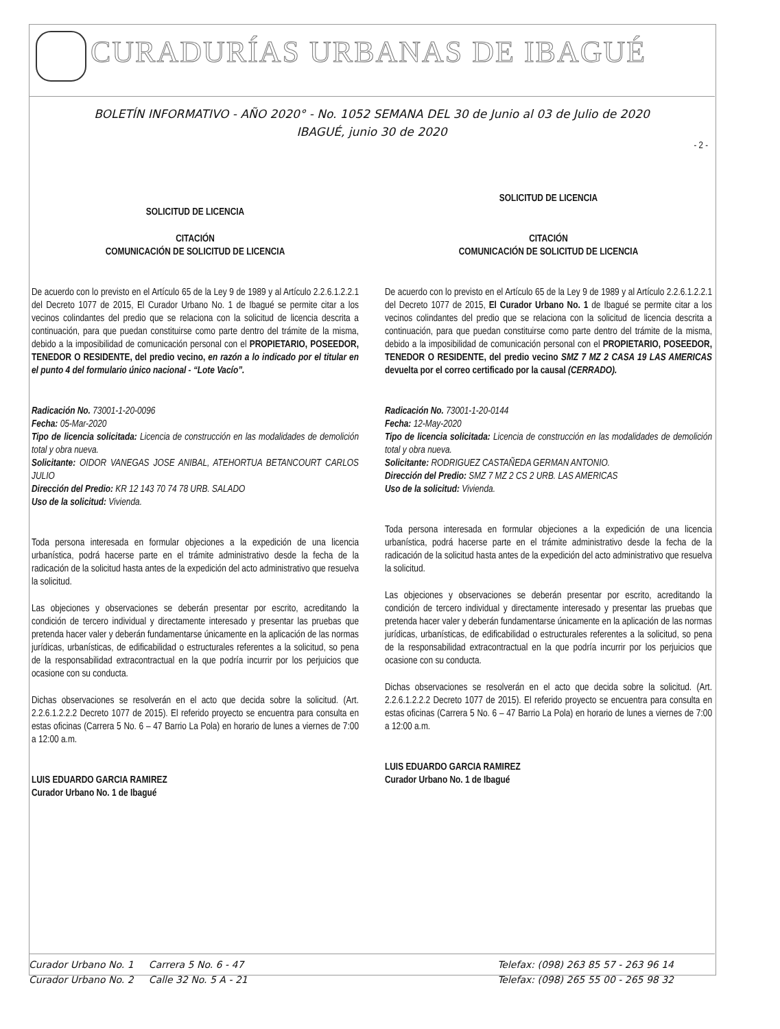CURADURÍAS URBANAS DE IBAGUÉ
BOLETÍN INFORMATIVO - AÑO 2020° - No. 1052 SEMANA DEL 30 de Junio al 03 de Julio de 2020
IBAGUÉ, junio 30 de 2020
- 2 -
SOLICITUD DE LICENCIA
CITACIÓN
COMUNICACIÓN DE SOLICITUD DE LICENCIA
De acuerdo con lo previsto en el Artículo 65 de la Ley 9 de 1989 y al Artículo 2.2.6.1.2.2.1 del Decreto 1077 de 2015, El Curador Urbano No. 1 de Ibagué se permite citar a los vecinos colindantes del predio que se relaciona con la solicitud de licencia descrita a continuación, para que puedan constituirse como parte dentro del trámite de la misma, debido a la imposibilidad de comunicación personal con el PROPIETARIO, POSEEDOR, TENEDOR O RESIDENTE, del predio vecino, en razón a lo indicado por el titular en el punto 4 del formulario único nacional - “Lote Vacío”.
Radicación No. 73001-1-20-0096
Fecha: 05-Mar-2020
Tipo de licencia solicitada: Licencia de construcción en las modalidades de demolición total y obra nueva.
Solicitante: OIDOR VANEGAS JOSE ANIBAL, ATEHORTUA BETANCOURT CARLOS JULIO
Dirección del Predio: KR 12 143 70 74 78 URB. SALADO
Uso de la solicitud: Vivienda.
Toda persona interesada en formular objeciones a la expedición de una licencia urbanística, podrá hacerse parte en el trámite administrativo desde la fecha de la radicación de la solicitud hasta antes de la expedición del acto administrativo que resuelva la solicitud.
Las objeciones y observaciones se deberán presentar por escrito, acreditando la condición de tercero individual y directamente interesado y presentar las pruebas que pretenda hacer valer y deberán fundamentarse únicamente en la aplicación de las normas jurídicas, urbanísticas, de edificabilidad o estructurales referentes a la solicitud, so pena de la responsabilidad extracontractual en la que podría incurrir por los perjuicios que ocasione con su conducta.
Dichas observaciones se resolverán en el acto que decida sobre la solicitud. (Art. 2.2.6.1.2.2.2 Decreto 1077 de 2015). El referido proyecto se encuentra para consulta en estas oficinas (Carrera 5 No. 6 – 47 Barrio La Pola) en horario de lunes a viernes de 7:00 a 12:00 a.m.
LUIS EDUARDO GARCIA RAMIREZ
Curador Urbano No. 1 de Ibagué
SOLICITUD DE LICENCIA
CITACIÓN
COMUNICACIÓN DE SOLICITUD DE LICENCIA
De acuerdo con lo previsto en el Artículo 65 de la Ley 9 de 1989 y al Artículo 2.2.6.1.2.2.1 del Decreto 1077 de 2015, El Curador Urbano No. 1 de Ibagué se permite citar a los vecinos colindantes del predio que se relaciona con la solicitud de licencia descrita a continuación, para que puedan constituirse como parte dentro del trámite de la misma, debido a la imposibilidad de comunicación personal con el PROPIETARIO, POSEEDOR, TENEDOR O RESIDENTE, del predio vecino SMZ 7 MZ 2 CASA 19 LAS AMERICAS devuelta por el correo certificado por la causal (CERRADO).
Radicación No. 73001-1-20-0144
Fecha: 12-May-2020
Tipo de licencia solicitada: Licencia de construcción en las modalidades de demolición total y obra nueva.
Solicitante: RODRIGUEZ CASTAÑEDA GERMAN ANTONIO.
Dirección del Predio: SMZ 7 MZ 2 CS 2 URB. LAS AMERICAS
Uso de la solicitud: Vivienda.
Toda persona interesada en formular objeciones a la expedición de una licencia urbanística, podrá hacerse parte en el trámite administrativo desde la fecha de la radicación de la solicitud hasta antes de la expedición del acto administrativo que resuelva la solicitud.
Las objeciones y observaciones se deberán presentar por escrito, acreditando la condición de tercero individual y directamente interesado y presentar las pruebas que pretenda hacer valer y deberán fundamentarse únicamente en la aplicación de las normas jurídicas, urbanísticas, de edificabilidad o estructurales referentes a la solicitud, so pena de la responsabilidad extracontractual en la que podría incurrir por los perjuicios que ocasione con su conducta.
Dichas observaciones se resolverán en el acto que decida sobre la solicitud. (Art. 2.2.6.1.2.2.2 Decreto 1077 de 2015). El referido proyecto se encuentra para consulta en estas oficinas (Carrera 5 No. 6 – 47 Barrio La Pola) en horario de lunes a viernes de 7:00 a 12:00 a.m.
LUIS EDUARDO GARCIA RAMIREZ
Curador Urbano No. 1 de Ibagué
Curador Urbano No. 1 Carrera 5 No. 6 - 47
Curador Urbano No. 2 Calle 32 No. 5 A - 21
Telefax: (098) 263 85 57 - 263 96 14
Telefax: (098) 265 55 00 - 265 98 32